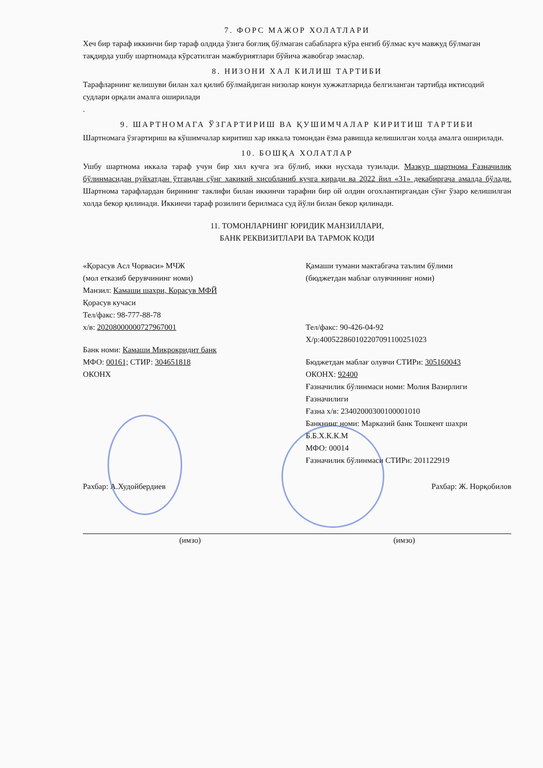7. ФОРС МАЖОР ХОЛАТЛАРИ
Хеч бир тараф иккинчи бир тараф олдида ўзига боғлиқ бўлмаган сабабларга кўра енгиб бўлмас куч мавжуд бўлмаган тақдирда ушбу шартномада кўрсатилган мажбуриятлари бўйича жавобгар эмаслар.
8. НИЗОНИ ХАЛ КИЛИШ ТАРТИБИ
Тарафларнинг келишуви билан хал қилиб бўлмайдиган низолар конун хужжатларида белгиланган тартибда иктисодий судлари орқали амалга оширилади
.
9. ШАРТНОМАГА ЎЗГАРТИРИШ ВА ҚУШИМЧАЛАР КИРИТИШ ТАРТИБИ
Шартномага ўзгартириш ва кўшимчалар киритиш хар иккала томондан ёзма равишда келишилган холда амалга оширилади.
10. БОШҚА ХОЛАТЛАР
Ушбу шартнома иккала тараф учун бир хил кучга эга бўлиб, икки нусхада тузилади. Мазкур шартнома Ғазначилик бўлинмасидан руйхатдан ўтгандан сўнг хакикий хисобланиб кучга киради ва 2022 йил «31» декабиргача амалда бўлади. Шартнома тарафлардан бирининг таклифи билан иккинчи тарафни бир ой олдин огохлантиргандан сўнг ўзаро келишилган холда бекор қилинади. Иккинчи тараф розилиги берилмаса суд йўли билан бекор қилинади.
11. ТОМОНЛАРНИНГ ЮРИДИК МАНЗИЛЛАРИ,
БАНК РЕКВИЗИТЛАРИ ВА ТАРМОК КОДИ
«Қорасув Асл Чорваси» МЧЖ
(мол етказиб берувчининг номи)
Манзил: Камаши шахри, Корасув МФЙ
Қорасув кучаси
Тел/факс: 98-777-88-78
х/в: 20208000000727967001
Банк номи: Камаши Микрокридит банк
МФО: 00161; СТИР: 304651818
ОКОНХ
Қамаши тумани мактабгача таълим бўлими
(бюджетдан маблағ олувчининг номи)
Тел/факс: 90-426-04-92
Х/р:400522860102207091100251023
Бюджетдан маблағ олувчи СТИРи: 305160043
ОКОНХ: 92400
Ғазначилик бўлинмаси номи: Молия Вазирлиги Ғазначилиги
Ғазна х/в: 23402000300100001010
Банкнинг номи: Марказий банк Тошкент шахри
Б.Б.Х.К.К.М
МФО: 00014
Ғазначилик бўлинмаси СТИРи: 201122919
Рахбар: А.Худойбердиев Рахбар: Ж. Норқобилов
(имзо) (имзо)